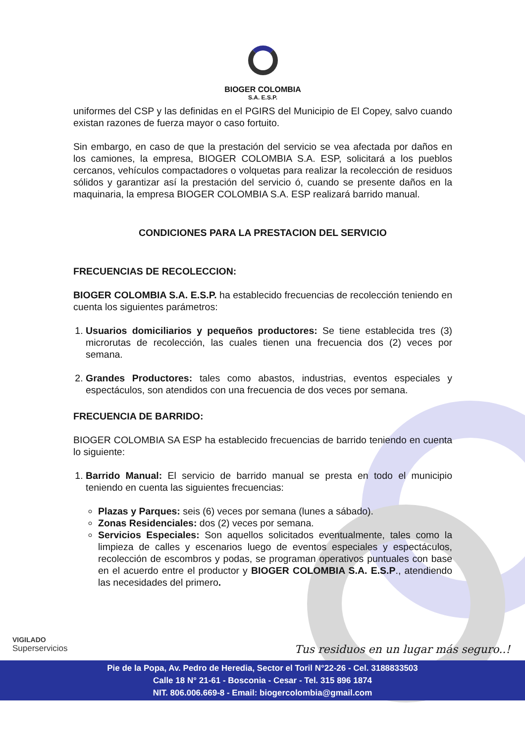BIOGER COLOMBIA
S.A. E.S.P.
uniformes del CSP y las definidas en el PGIRS del Municipio de El Copey, salvo cuando existan razones de fuerza mayor o caso fortuito.
Sin embargo, en caso de que la prestación del servicio se vea afectada por daños en los camiones, la empresa, BIOGER COLOMBIA S.A. ESP, solicitará a los pueblos cercanos, vehículos compactadores o volquetas para realizar la recolección de residuos sólidos y garantizar así la prestación del servicio ó, cuando se presente daños en la maquinaria, la empresa BIOGER COLOMBIA S.A. ESP realizará barrido manual.
CONDICIONES PARA LA PRESTACION DEL SERVICIO
FRECUENCIAS DE RECOLECCION:
BIOGER COLOMBIA S.A. E.S.P. ha establecido frecuencias de recolección teniendo en cuenta los siguientes parámetros:
1. Usuarios domiciliarios y pequeños productores: Se tiene establecida tres (3) microrutas de recolección, las cuales tienen una frecuencia dos (2) veces por semana.
2. Grandes Productores: tales como abastos, industrias, eventos especiales y espectáculos, son atendidos con una frecuencia de dos veces por semana.
FRECUENCIA DE BARRIDO:
BIOGER COLOMBIA SA ESP ha establecido frecuencias de barrido teniendo en cuenta lo siguiente:
1. Barrido Manual: El servicio de barrido manual se presta en todo el municipio teniendo en cuenta las siguientes frecuencias:
Plazas y Parques: seis (6) veces por semana (lunes a sábado).
Zonas Residenciales: dos (2) veces por semana.
Servicios Especiales: Son aquellos solicitados eventualmente, tales como la limpieza de calles y escenarios luego de eventos especiales y espectáculos, recolección de escombros y podas, se programan operativos puntuales con base en el acuerdo entre el productor y BIOGER COLOMBIA S.A. E.S.P., atendiendo las necesidades del primero.
VIGILADO
Superservicios
Tus residuos en un lugar más seguro..!
Pie de la Popa, Av. Pedro de Heredia, Sector el Toril N°22-26 - Cel. 3188833503
Calle 18 N° 21-61 - Bosconia - Cesar - Tel. 315 896 1874
NIT. 806.006.669-8 - Email: biogercolombia@gmail.com